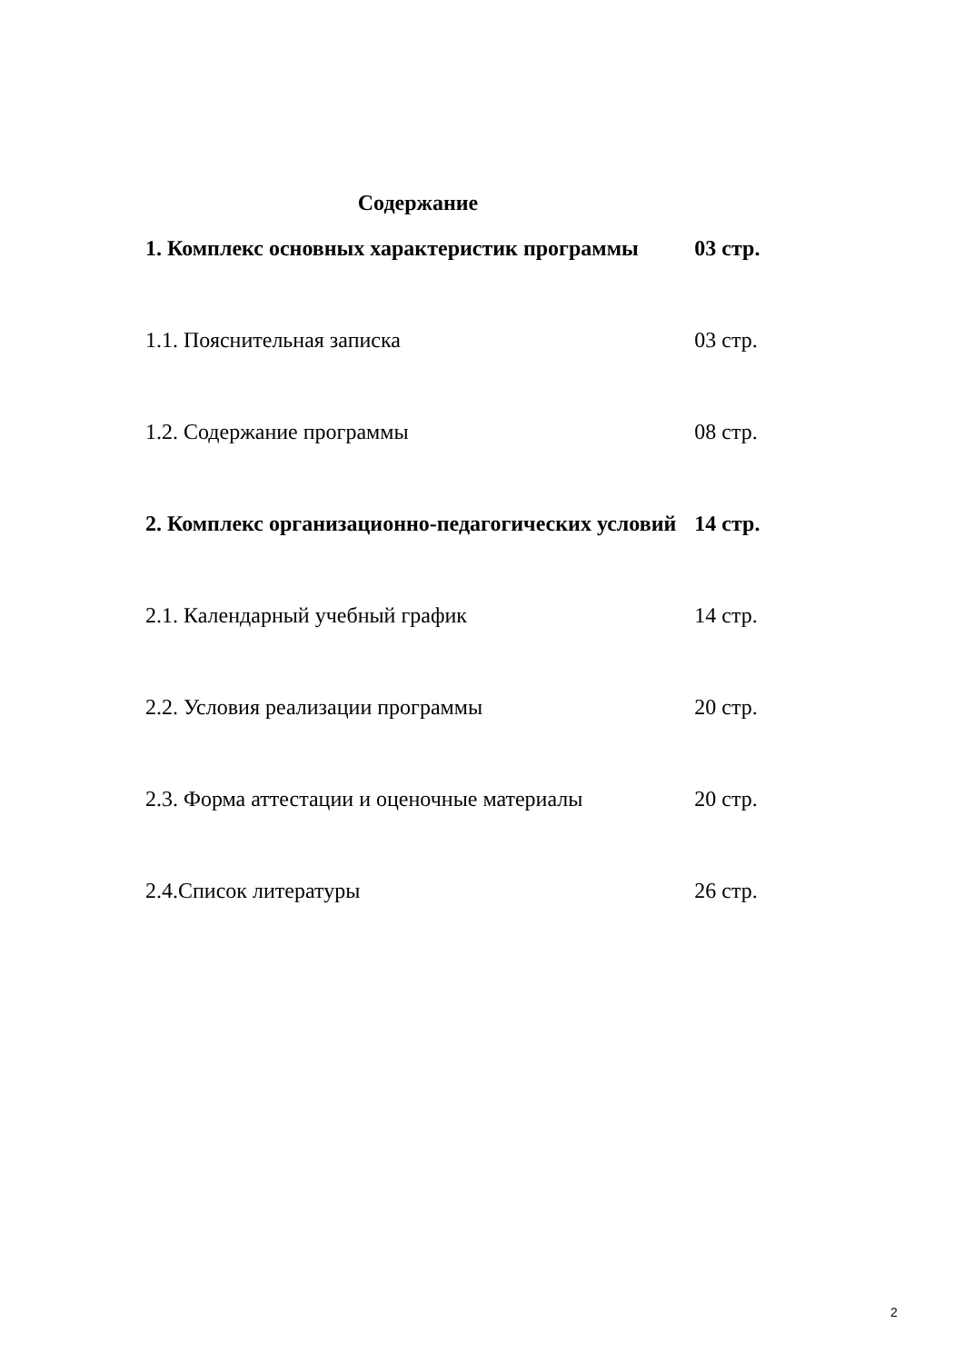Содержание
| 1. Комплекс основных характеристик программы | 03 стр. |
| 1.1. Пояснительная записка | 03 стр. |
| 1.2. Содержание программы | 08 стр. |
| 2. Комплекс организационно-педагогических условий | 14 стр. |
| 2.1. Календарный учебный график | 14 стр. |
| 2.2. Условия реализации программы | 20 стр. |
| 2.3. Форма аттестации и оценочные материалы | 20 стр. |
| 2.4.Список литературы | 26 стр. |
2